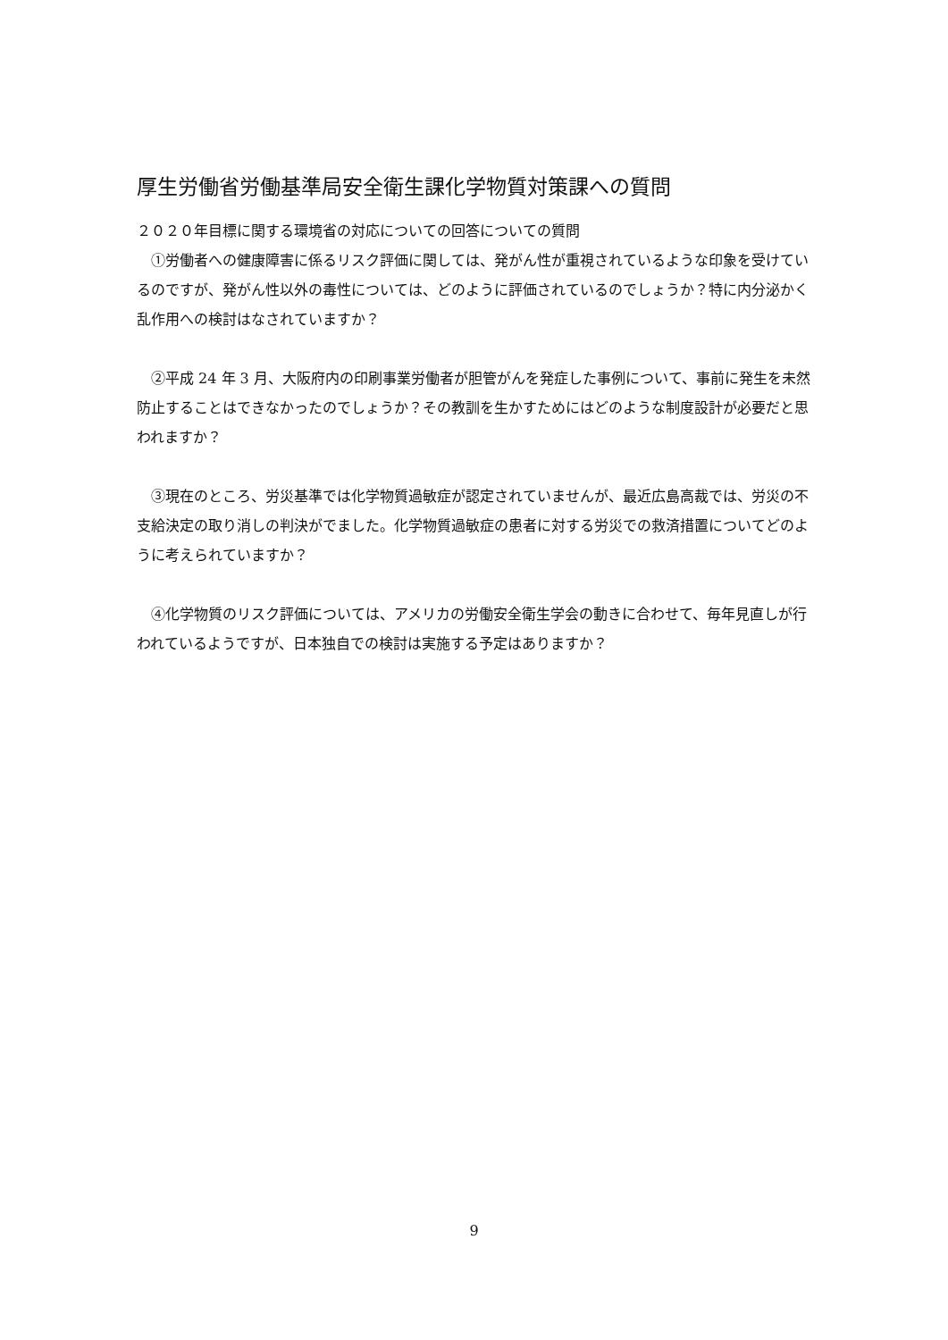厚生労働省労働基準局安全衛生課化学物質対策課への質問
２０２０年目標に関する環境省の対応についての回答についての質問
　①労働者への健康障害に係るリスク評価に関しては、発がん性が重視されているような印象を受けているのですが、発がん性以外の毒性については、どのように評価されているのでしょうか？特に内分泌かく乱作用への検討はなされていますか？
　②平成 24 年 3 月、大阪府内の印刷事業労働者が胆管がんを発症した事例について、事前に発生を未然防止することはできなかったのでしょうか？その教訓を生かすためにはどのような制度設計が必要だと思われますか？
　③現在のところ、労災基準では化学物質過敏症が認定されていませんが、最近広島高裁では、労災の不支給決定の取り消しの判決がでました。化学物質過敏症の患者に対する労災での救済措置についてどのように考えられていますか？
　④化学物質のリスク評価については、アメリカの労働安全衛生学会の動きに合わせて、毎年見直しが行われているようですが、日本独自での検討は実施する予定はありますか？
9